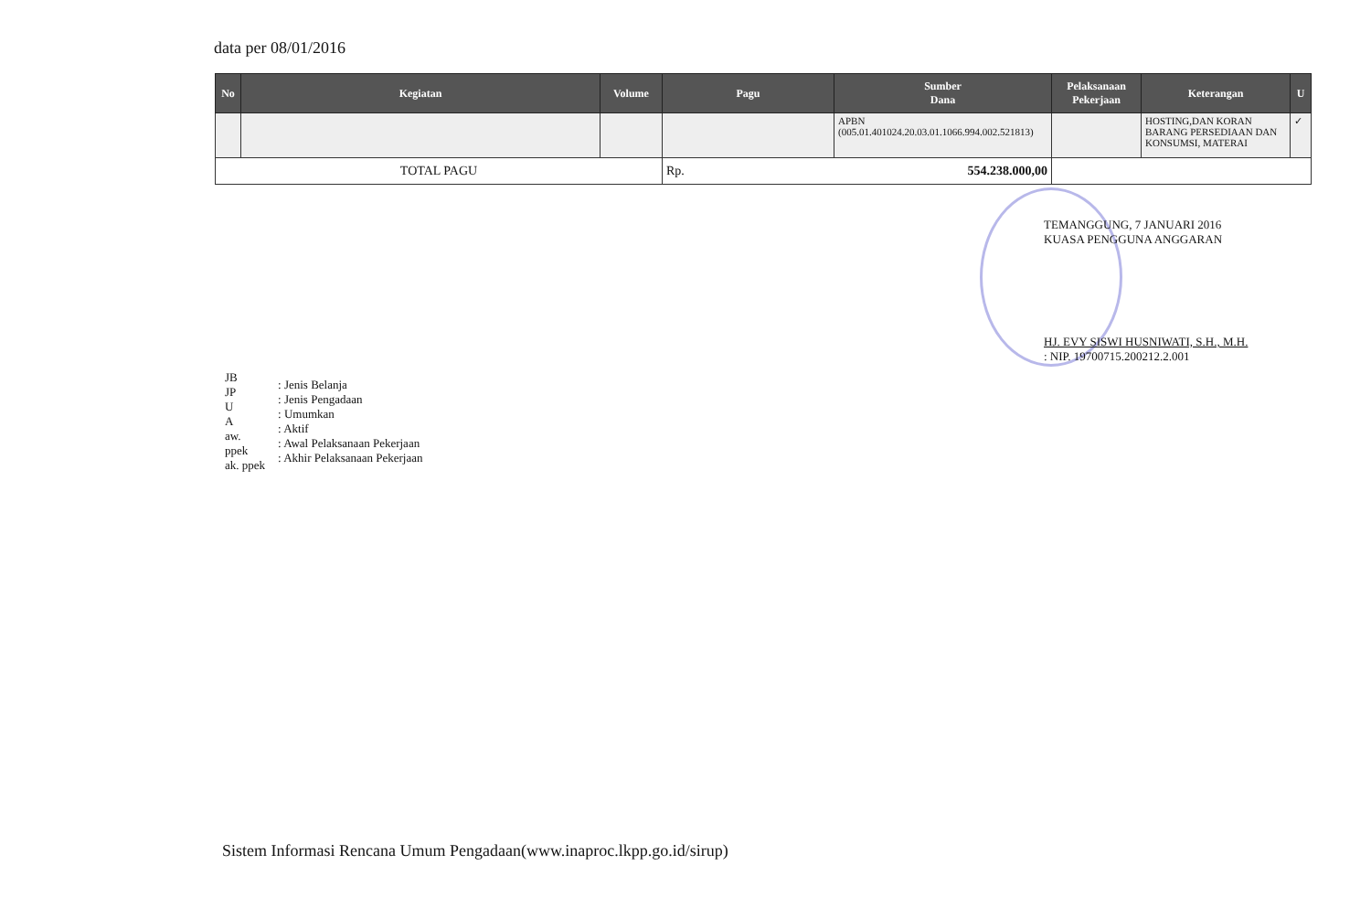data per 08/01/2016
| No | Kegiatan | Volume | Pagu | Sumber Dana | Pelaksanaan Pekerjaan | Keterangan | U |
| --- | --- | --- | --- | --- | --- | --- | --- |
| | | | | APBN (005.01.401024.20.03.01.1066.994.002.521813) | | HOSTING,DAN KORAN BARANG PERSEDIAAN DAN KONSUMSI, MATERAI | ✓ |
| TOTAL PAGU | | | Rp. 554.238.000,00 | | | | |
TEMANGGUNG, 7 JANUARI 2016
KUASA PENGGUNA ANGGARAN
HJ. EVY SISWI HUSNIWATI, S.H., M.H.
: NIP. 19700715.200212.2.001
JB
JP
U
A
aw.
ppek
ak. ppek
: Jenis Belanja
: Jenis Pengadaan
: Umumkan
: Aktif
: Awal Pelaksanaan Pekerjaan
: Akhir Pelaksanaan Pekerjaan
Sistem Informasi Rencana Umum Pengadaan(www.inaproc.lkpp.go.id/sirup)